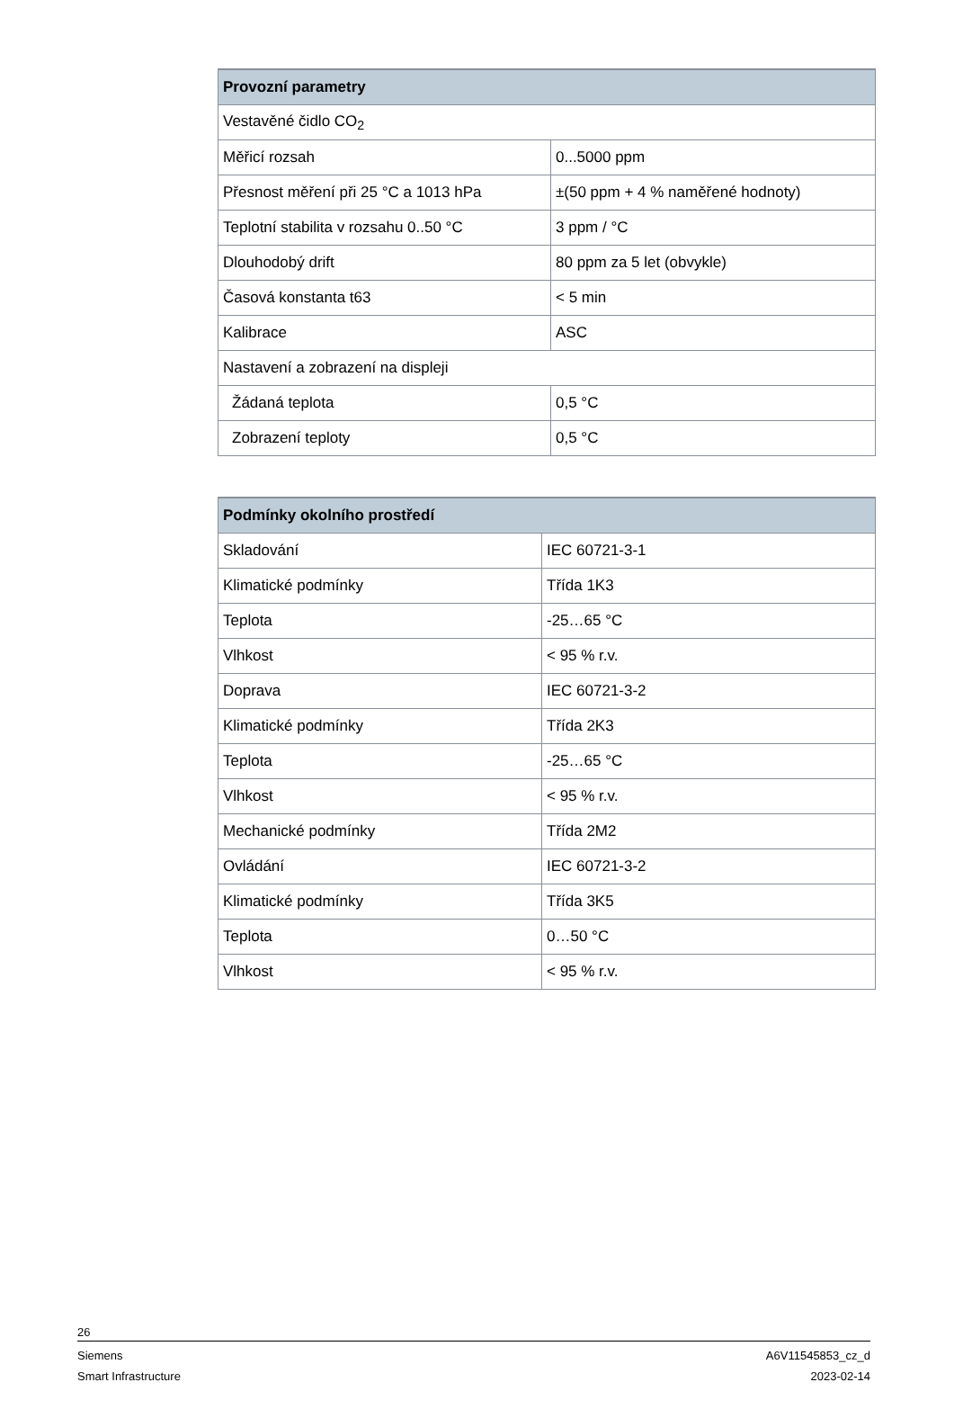| Provozní parametry | |
| --- | --- |
| Vestavěné čidlo CO<sub>2</sub> | |
| Měřicí rozsah | 0...5000 ppm |
| Přesnost měření při 25 °C a 1013 hPa | ±(50 ppm + 4 % naměřené hodnoty) |
| Teplotní stabilita v rozsahu 0..50 °C | 3 ppm / °C |
| Dlouhodobý drift | 80 ppm za 5 let (obvykle) |
| Časová konstanta t63 | < 5 min |
| Kalibrace | ASC |
| Nastavení a zobrazení na displeji | |
| Žádaná teplota | 0,5 °C |
| Zobrazení teploty | 0,5 °C |
| Podmínky okolního prostředí | |
| --- | --- |
| Skladování | IEC 60721-3-1 |
| Klimatické podmínky | Třída 1K3 |
| Teplota | -25…65 °C |
| Vlhkost | < 95 % r.v. |
| Doprava | IEC 60721-3-2 |
| Klimatické podmínky | Třída 2K3 |
| Teplota | -25…65 °C |
| Vlhkost | < 95 % r.v. |
| Mechanické podmínky | Třída 2M2 |
| Ovládání | IEC 60721-3-2 |
| Klimatické podmínky | Třída 3K5 |
| Teplota | 0…50 °C |
| Vlhkost | < 95 % r.v. |
26
Siemens A6V11545853_cz_d
Smart Infrastructure 2023-02-14